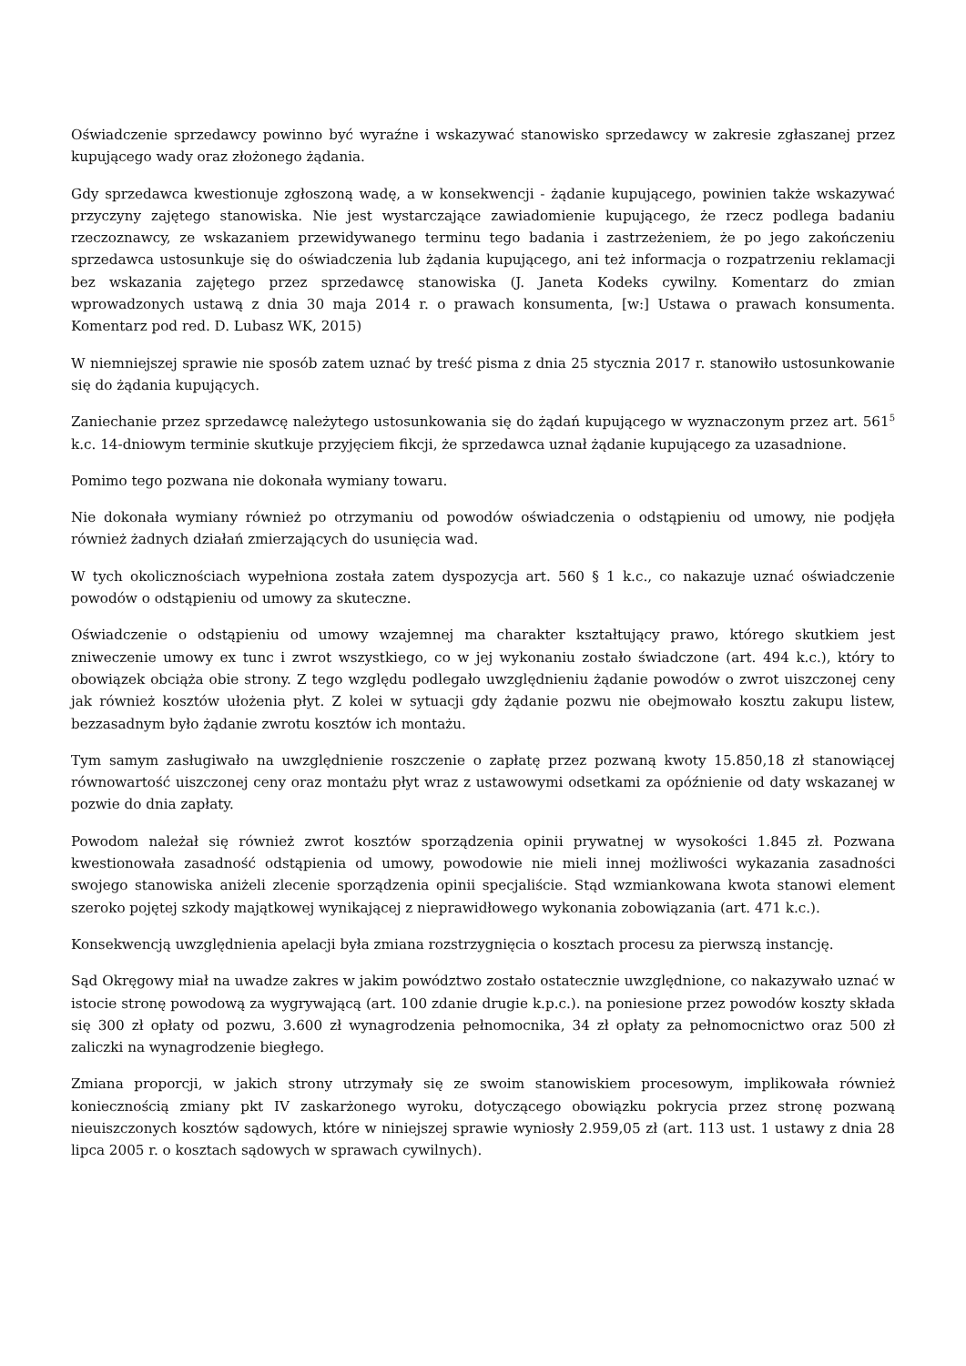Oświadczenie sprzedawcy powinno być wyraźne i wskazywać stanowisko sprzedawcy w zakresie zgłaszanej przez kupującego wady oraz złożonego żądania.
Gdy sprzedawca kwestionuje zgłoszoną wadę, a w konsekwencji - żądanie kupującego, powinien także wskazywać przyczyny zajętego stanowiska. Nie jest wystarczające zawiadomienie kupującego, że rzecz podlega badaniu rzeczoznawcy, ze wskazaniem przewidywanego terminu tego badania i zastrzeżeniem, że po jego zakończeniu sprzedawca ustosunkuje się do oświadczenia lub żądania kupującego, ani też informacja o rozpatrzeniu reklamacji bez wskazania zajętego przez sprzedawcę stanowiska (J. Janeta Kodeks cywilny. Komentarz do zmian wprowadzonych ustawą z dnia 30 maja 2014 r. o prawach konsumenta, [w:] Ustawa o prawach konsumenta. Komentarz pod red. D. Lubasz WK, 2015)
W niemniejszej sprawie nie sposób zatem uznać by treść pisma z dnia 25 stycznia 2017 r. stanowiło ustosunkowanie się do żądania kupujących.
Zaniechanie przez sprzedawcę należytego ustosunkowania się do żądań kupującego w wyznaczonym przez art. 561<sup>5</sup> k.c. 14-dniowym terminie skutkuje przyjęciem fikcji, że sprzedawca uznał żądanie kupującego za uzasadnione.
Pomimo tego pozwana nie dokonała wymiany towaru.
Nie dokonała wymiany również po otrzymaniu od powodów oświadczenia o odstąpieniu od umowy, nie podjęła również żadnych działań zmierzających do usunięcia wad.
W tych okolicznościach wypełniona została zatem dyspozycja art. 560 § 1 k.c., co nakazuje uznać oświadczenie powodów o odstąpieniu od umowy za skuteczne.
Oświadczenie o odstąpieniu od umowy wzajemnej ma charakter kształtujący prawo, którego skutkiem jest zniweczenie umowy ex tunc i zwrot wszystkiego, co w jej wykonaniu zostało świadczone (art. 494 k.c.), który to obowiązek obciąża obie strony. Z tego względu podlegało uwzględnieniu żądanie powodów o zwrot uiszczonej ceny jak również kosztów ułożenia płyt. Z kolei w sytuacji gdy żądanie pozwu nie obejmowało kosztu zakupu listew, bezzasadnym było żądanie zwrotu kosztów ich montażu.
Tym samym zasługiwało na uwzględnienie roszczenie o zapłatę przez pozwaną kwoty 15.850,18 zł stanowiącej równowartość uiszczonej ceny oraz montażu płyt wraz z ustawowymi odsetkami za opóźnienie od daty wskazanej w pozwie do dnia zapłaty.
Powodom należał się również zwrot kosztów sporządzenia opinii prywatnej w wysokości 1.845 zł. Pozwana kwestionowała zasadność odstąpienia od umowy, powodowie nie mieli innej możliwości wykazania zasadności swojego stanowiska aniżeli zlecenie sporządzenia opinii specjaliście. Stąd wzmiankowana kwota stanowi element szeroko pojętej szkody majątkowej wynikającej z nieprawidłowego wykonania zobowiązania (art. 471 k.c.).
Konsekwencją uwzględnienia apelacji była zmiana rozstrzygnięcia o kosztach procesu za pierwszą instancję.
Sąd Okręgowy miał na uwadze zakres w jakim powództwo zostało ostatecznie uwzględnione, co nakazywało uznać w istocie stronę powodową za wygrywającą (art. 100 zdanie drugie k.p.c.). na poniesione przez powodów koszty składa się 300 zł opłaty od pozwu, 3.600 zł wynagrodzenia pełnomocnika, 34 zł opłaty za pełnomocnictwo oraz 500 zł zaliczki na wynagrodzenie biegłego.
Zmiana proporcji, w jakich strony utrzymały się ze swoim stanowiskiem procesowym, implikowała również koniecznością zmiany pkt IV zaskarżonego wyroku, dotyczącego obowiązku pokrycia przez stronę pozwaną nieuiszczonych kosztów sądowych, które w niniejszej sprawie wyniosły 2.959,05 zł (art. 113 ust. 1 ustawy z dnia 28 lipca 2005 r. o kosztach sądowych w sprawach cywilnych).